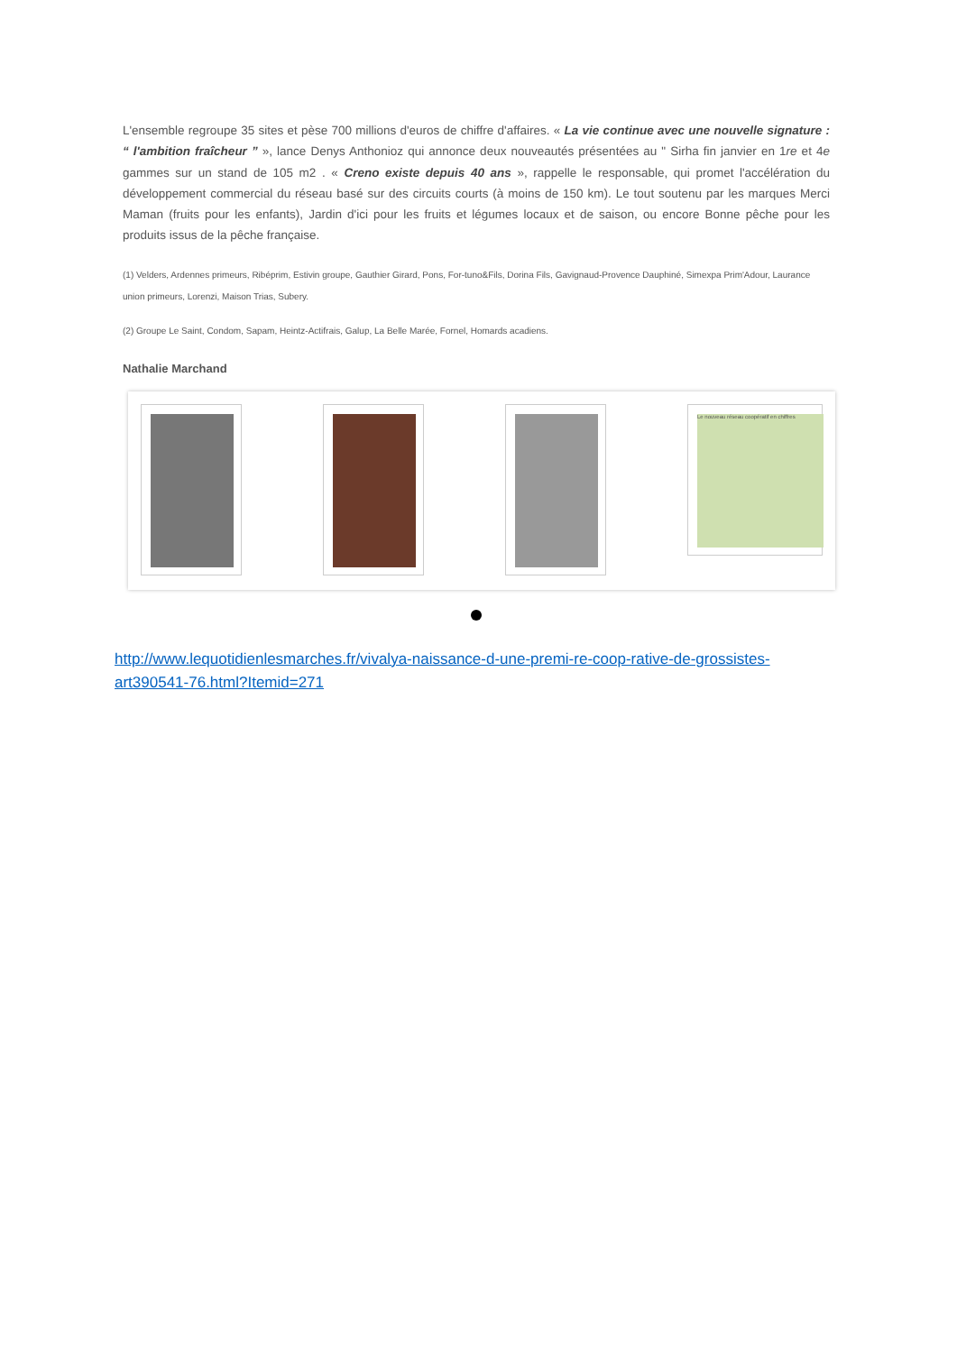L'ensemble regroupe 35 sites et pèse 700 millions d'euros de chiffre d'affaires. « La vie continue avec une nouvelle signature : “ l'ambition fraîcheur ” », lance Denys Anthonioz qui annonce deux nouveautés présentées au " Sirha fin janvier en 1re et 4e gammes sur un stand de 105 m2 . « Creno existe depuis 40 ans », rappelle le responsable, qui promet l'accélération du développement commercial du réseau basé sur des circuits courts (à moins de 150 km). Le tout soutenu par les marques Merci Maman (fruits pour les enfants), Jardin d'ici pour les fruits et légumes locaux et de saison, ou encore Bonne pêche pour les produits issus de la pêche française.
(1) Velders, Ardennes primeurs, Ribéprim, Estivin groupe, Gauthier Girard, Pons, For-tuno&Fils, Dorina Fils, Gavignaud-Provence Dauphiné, Simexpa Prim'Adour, Laurance union primeurs, Lorenzi, Maison Trias, Subery.
(2) Groupe Le Saint, Condom, Sapam, Heintz-Actifrais, Galup, La Belle Marée, Fornel, Homards acadiens.
Nathalie Marchand
Le nouveau réseau coopératif en chiffres
http://www.lequotidienlesmarches.fr/vivalya-naissance-d-une-premi-re-coop-rative-de-grossistes-art390541-76.html?Itemid=271